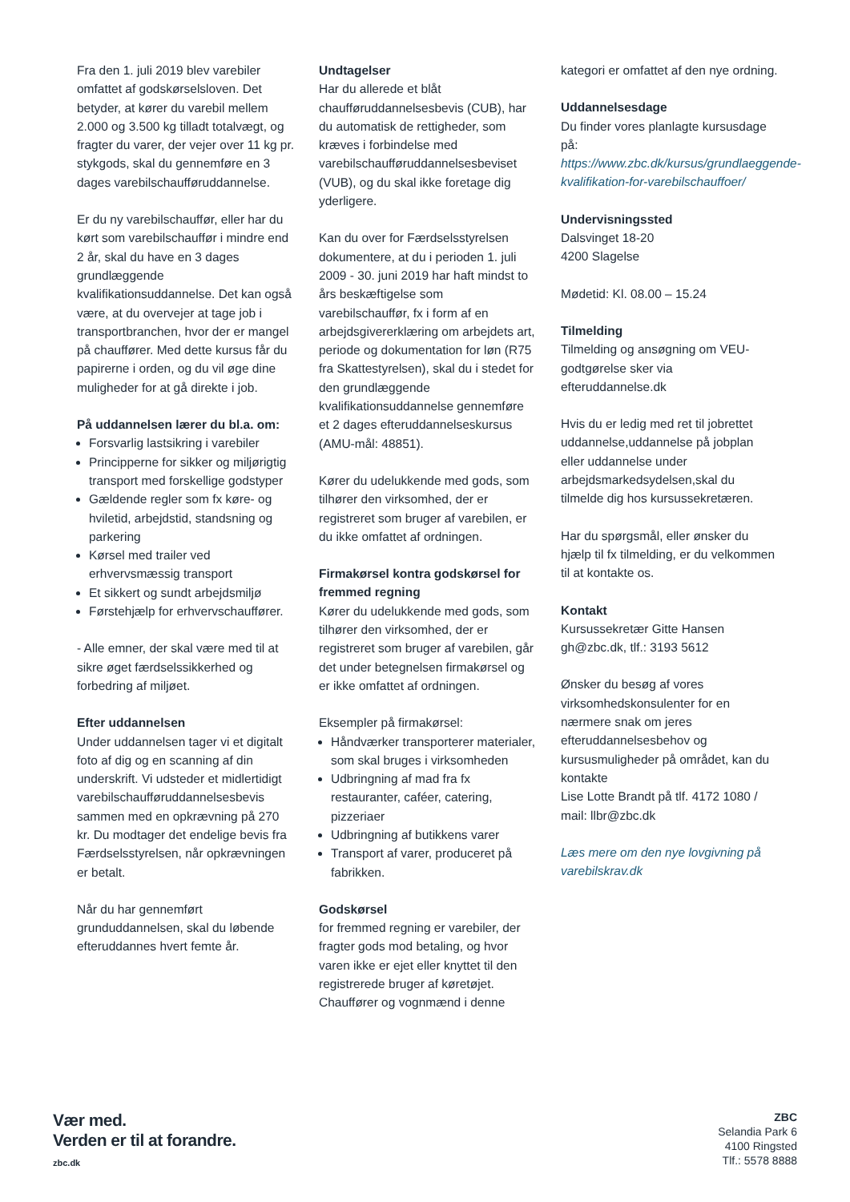Fra den 1. juli 2019 blev varebiler omfattet af godskørselsloven. Det betyder, at kører du varebil mellem 2.000 og 3.500 kg tilladt totalvægt, og fragter du varer, der vejer over 11 kg pr. stykgods, skal du gennemføre en 3 dages varebilschaufføruddannelse.
Er du ny varebilschauffør, eller har du kørt som varebilschauffør i mindre end 2 år, skal du have en 3 dages grundlæggende kvalifikationsuddannelse. Det kan også være, at du overvejer at tage job i transportbranchen, hvor der er mangel på chauffører. Med dette kursus får du papirerne i orden, og du vil øge dine muligheder for at gå direkte i job.
På uddannelsen lærer du bl.a. om:
Forsvarlig lastsikring i varebiler
Principperne for sikker og miljørigtig transport med forskellige godstyper
Gældende regler som fx køre- og hviletid, arbejdstid, standsning og parkering
Kørsel med trailer ved erhvervsmæssig transport
Et sikkert og sundt arbejdsmiljø
Førstehjælp for erhvervschauffører.
- Alle emner, der skal være med til at sikre øget færdselssikkerhed og forbedring af miljøet.
Efter uddannelsen
Under uddannelsen tager vi et digitalt foto af dig og en scanning af din underskrift. Vi udsteder et midlertidigt varebilschaufføruddannelsesbevis sammen med en opkrævning på 270 kr. Du modtager det endelige bevis fra Færdselsstyrelsen, når opkrævningen er betalt.
Når du har gennemført grunduddannelsen, skal du løbende efteruddannes hvert femte år.
Undtagelser
Har du allerede et blåt chaufføruddannelsesbevis (CUB), har du automatisk de rettigheder, som kræves i forbindelse med varebilschaufføruddannelsesbeviset (VUB), og du skal ikke foretage dig yderligere.
Kan du over for Færdselsstyrelsen dokumentere, at du i perioden 1. juli 2009 - 30. juni 2019 har haft mindst to års beskæftigelse som varebilschauffør, fx i form af en arbejdsgivererklæring om arbejdets art, periode og dokumentation for løn (R75 fra Skattestyrelsen), skal du i stedet for den grundlæggende kvalifikationsuddannelse gennemføre et 2 dages efteruddannelseskursus (AMU-mål: 48851).
Kører du udelukkende med gods, som tilhører den virksomhed, der er registreret som bruger af varebilen, er du ikke omfattet af ordningen.
Firmakørsel kontra godskørsel for fremmed regning
Kører du udelukkende med gods, som tilhører den virksomhed, der er registreret som bruger af varebilen, går det under betegnelsen firmakørsel og er ikke omfattet af ordningen.
Eksempler på firmakørsel:
Håndværker transporterer materialer, som skal bruges i virksomheden
Udbringning af mad fra fx restauranter, caféer, catering, pizzeriaer
Udbringning af butikkens varer
Transport af varer, produceret på fabrikken.
Godskørsel
for fremmed regning er varebiler, der fragter gods mod betaling, og hvor varen ikke er ejet eller knyttet til den registrerede bruger af køretøjet. Chauffører og vognmænd i denne
kategori er omfattet af den nye ordning.
Uddannelsesdage
Du finder vores planlagte kursusdage på: https://www.zbc.dk/kursus/grundlaeggende-kvalifikation-for-varebilschauffoer/
Undervisningssted
Dalsvinget 18-20
4200 Slagelse
Mødetid: Kl. 08.00 – 15.24
Tilmelding
Tilmelding og ansøgning om VEU-godtgørelse sker via efteruddannelse.dk
Hvis du er ledig med ret til jobrettet uddannelse,uddannelse på jobplan eller uddannelse under arbejdsmarkedsydelsen,skal du tilmelde dig hos kursussekretæren.
Har du spørgsmål, eller ønsker du hjælp til fx tilmelding, er du velkommen til at kontakte os.
Kontakt
Kursussekretær Gitte Hansen
gh@zbc.dk, tlf.: 3193 5612
Ønsker du besøg af vores virksomhedskonsulenter for en nærmere snak om jeres efteruddannelsesbehov og kursusmuligheder på området, kan du kontakte
Lise Lotte Brandt på tlf. 4172 1080 / mail: llbr@zbc.dk
Læs mere om den nye lovgivning på varebilskrav.dk
Vær med.
Verden er til at forandre.
zbc.dk
ZBC
Selandia Park 6
4100 Ringsted
Tlf.: 5578 8888